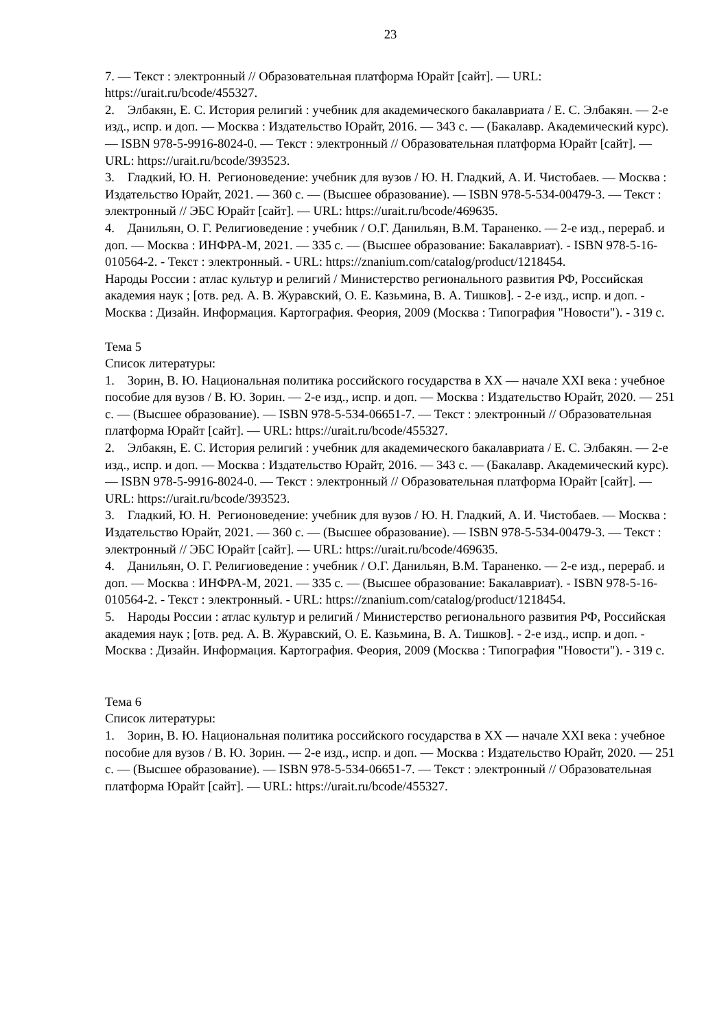23
7. — Текст : электронный // Образовательная платформа Юрайт [сайт]. — URL: https://urait.ru/bcode/455327.
2. Элбакян, Е. С. История религий : учебник для академического бакалавриата / Е. С. Элбакян. — 2-е изд., испр. и доп. — Москва : Издательство Юрайт, 2016. — 343 с. — (Бакалавр. Академический курс). — ISBN 978-5-9916-8024-0. — Текст : электронный // Образовательная платформа Юрайт [сайт]. — URL: https://urait.ru/bcode/393523.
3. Гладкий, Ю. Н. Регионоведение: учебник для вузов / Ю. Н. Гладкий, А. И. Чистобаев. — Москва : Издательство Юрайт, 2021. — 360 с. — (Высшее образование). — ISBN 978-5-534-00479-3. — Текст : электронный // ЭБС Юрайт [сайт]. — URL: https://urait.ru/bcode/469635.
4. Данильян, О. Г. Религиоведение : учебник / О.Г. Данильян, В.М. Тараненко. — 2-е изд., перераб. и доп. — Москва : ИНФРА-М, 2021. — 335 с. — (Высшее образование: Бакалавриат). - ISBN 978-5-16-010564-2. - Текст : электронный. - URL: https://znanium.com/catalog/product/1218454.
Народы России : атлас культур и религий / Министерство регионального развития РФ, Российская академия наук ; [отв. ред. А. В. Журавский, О. Е. Казьмина, В. А. Тишков]. - 2-е изд., испр. и доп. - Москва : Дизайн. Информация. Картография. Феория, 2009 (Москва : Типография "Новости"). - 319 с.
Тема 5
Список литературы:
1. Зорин, В. Ю. Национальная политика российского государства в XX — начале XXI века : учебное пособие для вузов / В. Ю. Зорин. — 2-е изд., испр. и доп. — Москва : Издательство Юрайт, 2020. — 251 с. — (Высшее образование). — ISBN 978-5-534-06651-7. — Текст : электронный // Образовательная платформа Юрайт [сайт]. — URL: https://urait.ru/bcode/455327.
2. Элбакян, Е. С. История религий : учебник для академического бакалавриата / Е. С. Элбакян. — 2-е изд., испр. и доп. — Москва : Издательство Юрайт, 2016. — 343 с. — (Бакалавр. Академический курс). — ISBN 978-5-9916-8024-0. — Текст : электронный // Образовательная платформа Юрайт [сайт]. — URL: https://urait.ru/bcode/393523.
3. Гладкий, Ю. Н. Регионоведение: учебник для вузов / Ю. Н. Гладкий, А. И. Чистобаев. — Москва : Издательство Юрайт, 2021. — 360 с. — (Высшее образование). — ISBN 978-5-534-00479-3. — Текст : электронный // ЭБС Юрайт [сайт]. — URL: https://urait.ru/bcode/469635.
4. Данильян, О. Г. Религиоведение : учебник / О.Г. Данильян, В.М. Тараненко. — 2-е изд., перераб. и доп. — Москва : ИНФРА-М, 2021. — 335 с. — (Высшее образование: Бакалавриат). - ISBN 978-5-16-010564-2. - Текст : электронный. - URL: https://znanium.com/catalog/product/1218454.
5. Народы России : атлас культур и религий / Министерство регионального развития РФ, Российская академия наук ; [отв. ред. А. В. Журавский, О. Е. Казьмина, В. А. Тишков]. - 2-е изд., испр. и доп. - Москва : Дизайн. Информация. Картография. Феория, 2009 (Москва : Типография "Новости"). - 319 с.
Тема 6
Список литературы:
1. Зорин, В. Ю. Национальная политика российского государства в XX — начале XXI века : учебное пособие для вузов / В. Ю. Зорин. — 2-е изд., испр. и доп. — Москва : Издательство Юрайт, 2020. — 251 с. — (Высшее образование). — ISBN 978-5-534-06651-7. — Текст : электронный // Образовательная платформа Юрайт [сайт]. — URL: https://urait.ru/bcode/455327.